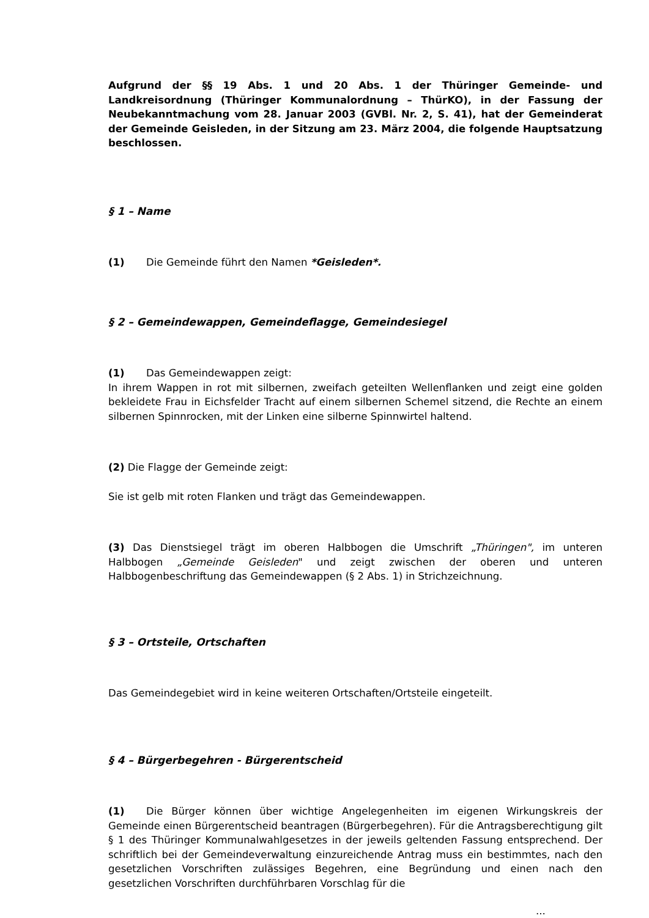Aufgrund der §§ 19 Abs. 1 und 20 Abs. 1 der Thüringer Gemeinde- und Landkreisordnung (Thüringer Kommunalordnung – ThürKO), in der Fassung der Neubekanntmachung vom 28. Januar 2003 (GVBl. Nr. 2, S. 41), hat der Gemeinderat der Gemeinde Geisleden, in der Sitzung am 23. März 2004, die folgende Hauptsatzung beschlossen.
§ 1 – Name
(1) Die Gemeinde führt den Namen *Geisleden*.
§ 2 – Gemeindewappen, Gemeindeflagge, Gemeindesiegel
(1) Das Gemeindewappen zeigt:
In ihrem Wappen in rot mit silbernen, zweifach geteilten Wellenflanken und zeigt eine golden bekleidete Frau in Eichsfelder Tracht auf einem silbernen Schemel sitzend, die Rechte an einem silbernen Spinnrocken, mit der Linken eine silberne Spinnwirtel haltend.
(2) Die Flagge der Gemeinde zeigt:
Sie ist gelb mit roten Flanken und trägt das Gemeindewappen.
(3) Das Dienstsiegel trägt im oberen Halbbogen die Umschrift „Thüringen", im unteren Halbbogen „Gemeinde Geisleden" und zeigt zwischen der oberen und unteren Halbbogenbeschriftung das Gemeindewappen (§ 2 Abs. 1) in Strichzeichnung.
§ 3 – Ortsteile, Ortschaften
Das Gemeindegebiet wird in keine weiteren Ortschaften/Ortsteile eingeteilt.
§ 4 – Bürgerbegehren - Bürgerentscheid
(1) Die Bürger können über wichtige Angelegenheiten im eigenen Wirkungskreis der Gemeinde einen Bürgerentscheid beantragen (Bürgerbegehren). Für die Antragsberechtigung gilt § 1 des Thüringer Kommunalwahlgesetzes in der jeweils geltenden Fassung entsprechend. Der schriftlich bei der Gemeindeverwaltung einzureichende Antrag muss ein bestimmtes, nach den gesetzlichen Vorschriften zulässiges Begehren, eine Begründung und einen nach den gesetzlichen Vorschriften durchführbaren Vorschlag für die
...